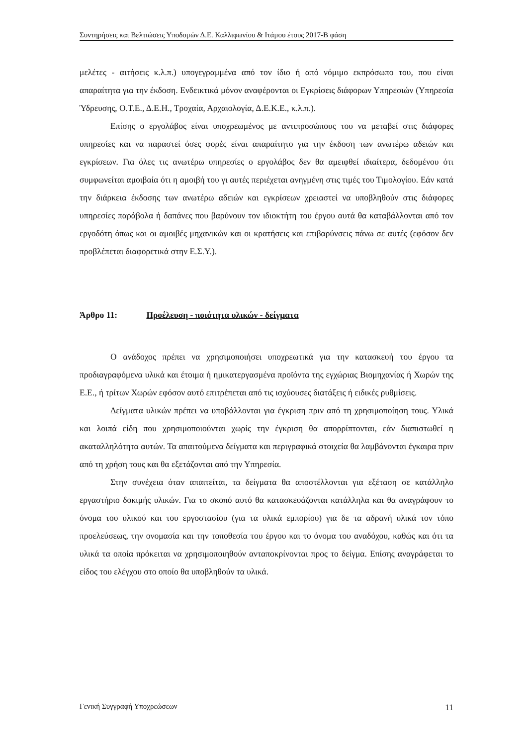Συντηρήσεις και Βελτιώσεις Υποδομών Δ.Ε. Καλλιφωνίου & Ιτάμου έτους 2017-Β φάση
μελέτες - αιτήσεις κ.λ.π.) υπογεγραμμένα από τον ίδιο ή από νόμιμο εκπρόσωπο του, που είναι απαραίτητα για την έκδοση. Ενδεικτικά μόνον αναφέρονται οι Εγκρίσεις διάφορων Υπηρεσιών (Υπηρεσία Ύδρευσης, Ο.Τ.Ε., Δ.Ε.Η., Τροχαία, Αρχαιολογία, Δ.Ε.Κ.Ε., κ.λ.π.).
Επίσης ο εργολάβος είναι υποχρεωμένος με αντιπροσώπους του να μεταβεί στις διάφορες υπηρεσίες και να παραστεί όσες φορές είναι απαραίτητο για την έκδοση των ανωτέρω αδειών και εγκρίσεων. Για όλες τις ανωτέρω υπηρεσίες ο εργολάβος δεν θα αμειφθεί ιδιαίτερα, δεδομένου ότι συμφωνείται αμοιβαία ότι η αμοιβή του γι αυτές περιέχεται ανηγμένη στις τιμές του Τιμολογίου. Εάν κατά την διάρκεια έκδοσης των ανωτέρω αδειών και εγκρίσεων χρειαστεί να υποβληθούν στις διάφορες υπηρεσίες παράβολα ή δαπάνες που βαρύνουν τον ιδιοκτήτη του έργου αυτά θα καταβάλλονται από τον εργοδότη όπως και οι αμοιβές μηχανικών και οι κρατήσεις και επιβαρύνσεις πάνω σε αυτές (εφόσον δεν προβλέπεται διαφορετικά στην Ε.Σ.Υ.).
Άρθρο 11: Προέλευση - ποιότητα υλικών - δείγματα
Ο ανάδοχος πρέπει να χρησιμοποιήσει υποχρεωτικά για την κατασκευή του έργου τα προδιαγραφόμενα υλικά και έτοιμα ή ημικατεργασμένα προϊόντα της εγχώριας Βιομηχανίας ή Χωρών της Ε.Ε., ή τρίτων Χωρών εφόσον αυτό επιτρέπεται από τις ισχύουσες διατάξεις ή ειδικές ρυθμίσεις.
Δείγματα υλικών πρέπει να υποβάλλονται για έγκριση πριν από τη χρησιμοποίηση τους. Υλικά και λοιπά είδη που χρησιμοποιούνται χωρίς την έγκριση θα απορρίπτονται, εάν διαπιστωθεί η ακαταλληλότητα αυτών. Τα απαιτούμενα δείγματα και περιγραφικά στοιχεία θα λαμβάνονται έγκαιρα πριν από τη χρήση τους και θα εξετάζονται από την Υπηρεσία.
Στην συνέχεια όταν απαιτείται, τα δείγματα θα αποστέλλονται για εξέταση σε κατάλληλο εργαστήριο δοκιμής υλικών. Για το σκοπό αυτό θα κατασκευάζονται κατάλληλα και θα αναγράφουν το όνομα του υλικού και του εργοστασίου (για τα υλικά εμπορίου) για δε τα αδρανή υλικά τον τόπο προελεύσεως, την ονομασία και την τοποθεσία του έργου και το όνομα του αναδόχου, καθώς και ότι τα υλικά τα οποία πρόκειται να χρησιμοποιηθούν ανταποκρίνονται προς το δείγμα. Επίσης αναγράφεται το είδος του ελέγχου στο οποίο θα υποβληθούν τα υλικά.
Γενική Συγγραφή Υποχρεώσεων 11